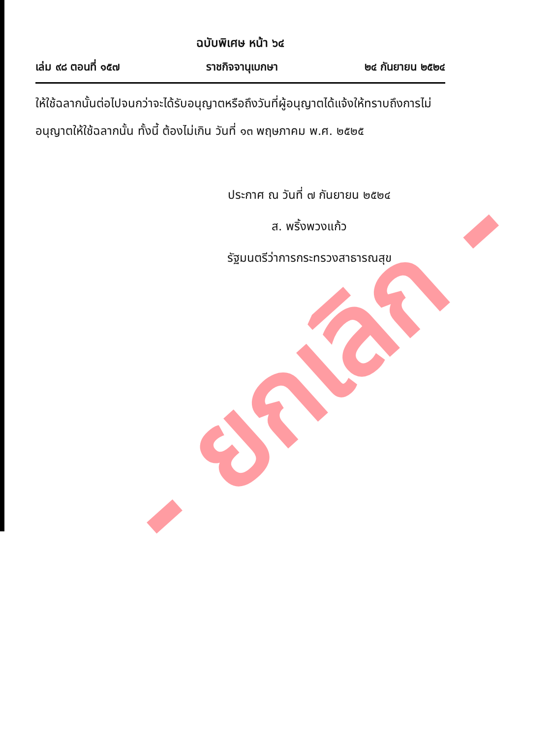ฉบับพิเศษ หน้า ๖๔
เล่ม ๙๘ ตอนที่ ๑๕๗ ราชกิจจานุเบกษา ๒๔ กันยายน ๒๕๒๔
ให้ใช้ฉลากนั้นต่อไปจนกว่าจะได้รับอนุญาตหรือถึงวันที่ผู้อนุญาตได้แจ้งให้ทราบถึงการไม่อนุญาตให้ใช้ฉลากนั้น ทั้งนี้ ต้องไม่เกิน วันที่ ๑๓ พฤษภาคม พ.ศ. ๒๕๒๕
ประกาศ ณ วันที่ ๗ กันยายน ๒๕๒๔
ส. พริ้งพวงแก้ว
รัฐมนตรีว่าการกระทรวงสาธารณสุข
- ยกเลิก -